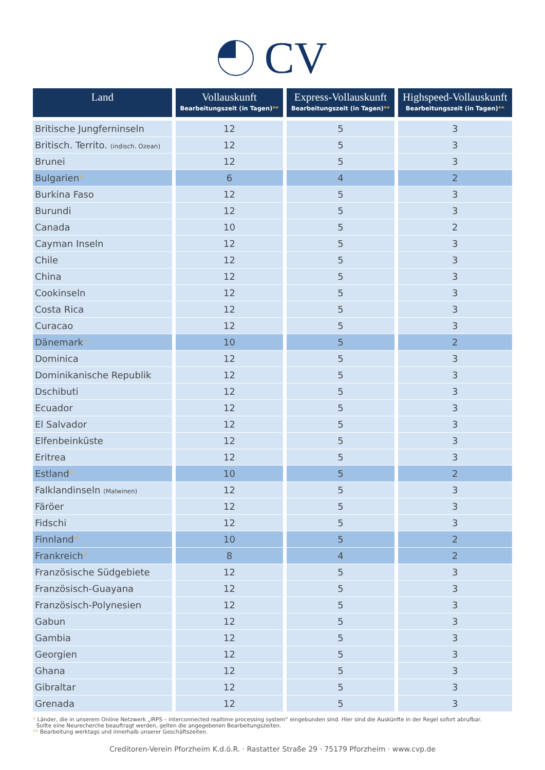CV
| Land | Vollauskunft Bearbeitungszeit (in Tagen) ** | Express-Vollauskunft Bearbeitungszeit (in Tagen) ** | Highspeed-Vollauskunft Bearbeitungszeit (in Tagen) ** |
| --- | --- | --- | --- |
| Britische Jungferninseln | 12 | 5 | 3 |
| Britisch. Territo. (indisch. Ozean) | 12 | 5 | 3 |
| Brunei | 12 | 5 | 3 |
| Bulgarien * | 6 | 4 | 2 |
| Burkina Faso | 12 | 5 | 3 |
| Burundi | 12 | 5 | 3 |
| Canada | 10 | 5 | 2 |
| Cayman Inseln | 12 | 5 | 3 |
| Chile | 12 | 5 | 3 |
| China | 12 | 5 | 3 |
| Cookinseln | 12 | 5 | 3 |
| Costa Rica | 12 | 5 | 3 |
| Curacao | 12 | 5 | 3 |
| Dänemark * | 10 | 5 | 2 |
| Dominica | 12 | 5 | 3 |
| Dominikanische Republik | 12 | 5 | 3 |
| Dschibuti | 12 | 5 | 3 |
| Ecuador | 12 | 5 | 3 |
| El Salvador | 12 | 5 | 3 |
| Elfenbeinküste | 12 | 5 | 3 |
| Eritrea | 12 | 5 | 3 |
| Estland * | 10 | 5 | 2 |
| Falklandinseln (Malwinen) | 12 | 5 | 3 |
| Färöer | 12 | 5 | 3 |
| Fidschi | 12 | 5 | 3 |
| Finnland * | 10 | 5 | 2 |
| Frankreich * | 8 | 4 | 2 |
| Französische Südgebiete | 12 | 5 | 3 |
| Französisch-Guayana | 12 | 5 | 3 |
| Französisch-Polynesien | 12 | 5 | 3 |
| Gabun | 12 | 5 | 3 |
| Gambia | 12 | 5 | 3 |
| Georgien | 12 | 5 | 3 |
| Ghana | 12 | 5 | 3 |
| Gibraltar | 12 | 5 | 3 |
| Grenada | 12 | 5 | 3 |
* Länder, die in unserem Online Netzwerk „IRPS – interconnected realtime processing system“ eingebunden sind. Hier sind die Auskünfte in der Regel sofort abrufbar.
Sollte eine Neurecherche beauftragt werden, gelten die angegebenen Bearbeitungszeiten.
** Bearbeitung werktags und innerhalb unserer Geschäftszeiten.
Creditoren-Verein Pforzheim K.d.ö.R. · Rastatter Straße 29 · 75179 Pforzheim · www.cvp.de